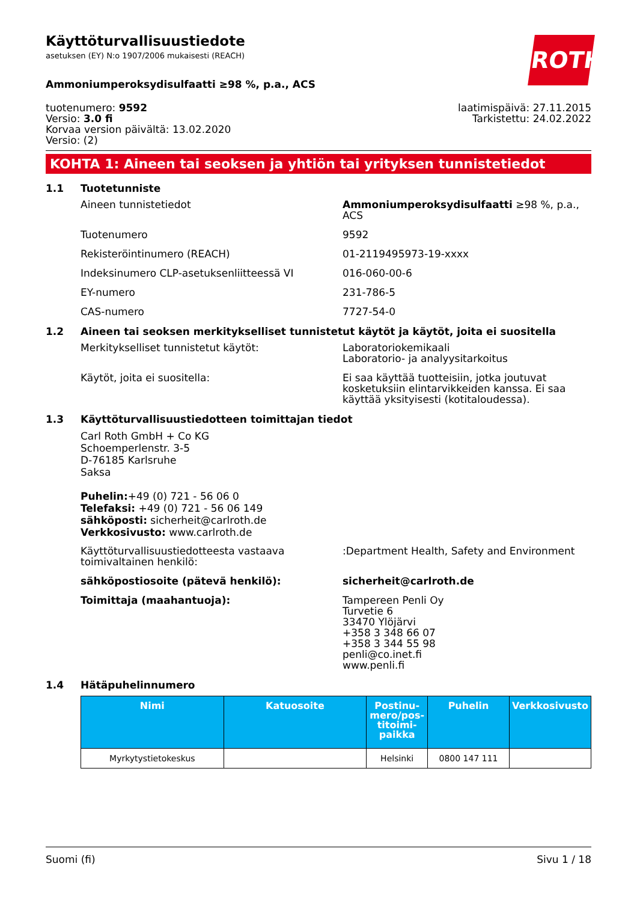ROTH
Käyttöturvallisuustiedote
asetuksen (EY) N:o 1907/2006 mukaisesti (REACH)
Ammoniumperoksydisulfaatti ≥98 %, p.a., ACS
tuotenumero: 9592
Versio: 3.0 fi
Korvaa version päivältä: 13.02.2020
Versio: (2)
laatimispäivä: 27.11.2015
Tarkistettu: 24.02.2022
KOHTA 1: Aineen tai seoksen ja yhtiön tai yrityksen tunnistetiedot
1.1 Tuotetunniste
Aineen tunnistetiedot Ammoniumperoksydisulfaatti ≥98 %, p.a., ACS
Tuotenumero 9592
Rekisteröintinumero (REACH) 01-2119495973-19-xxxx
Indeksinumero CLP-asetuksenliitteessä VI 016-060-00-6
EY-numero 231-786-5
CAS-numero 7727-54-0
1.2 Aineen tai seoksen merkitykselliset tunnistetut käytöt ja käytöt, joita ei suositella
Merkitykselliset tunnistetut käytöt: Laboratoriokemikaali
Laboratorio- ja analyysitarkoitus
Käytöt, joita ei suositella: Ei saa käyttää tuotteisiin, jotka joutuvat kosketuksiin elintarvikkeiden kanssa. Ei saa käyttää yksityisesti (kotitaloudessa).
1.3 Käyttöturvallisuustiedotteen toimittajan tiedot
Carl Roth GmbH + Co KG
Schoemperlenstr. 3-5
D-76185 Karlsruhe
Saksa
Puhelin:+49 (0) 721 - 56 06 0
Telefaksi: +49 (0) 721 - 56 06 149
sähköposti: sicherheit@carlroth.de
Verkkosivusto: www.carlroth.de
Käyttöturvallisuustiedotteesta vastaava toimivaltainen henkilö:
:Department Health, Safety and Environment
sähköpostiosoite (pätevä henkilö): sicherheit@carlroth.de
Toimittaja (maahantuoja): Tampereen Penli Oy
Turvetie 6
33470 Ylöjärvi
+358 3 348 66 07
+358 3 344 55 98
penli@co.inet.fi
www.penli.fi
1.4 Hätäpuhelinnumero
| Nimi | Katuosoite | Postinu-mero/pos-titoimi-paikka | Puhelin | Verkkosivusto |
| --- | --- | --- | --- | --- |
| Myrkytystietokeskus | | Helsinki | 0800 147 111 | |
Suomi (fi) Sivu 1 / 18